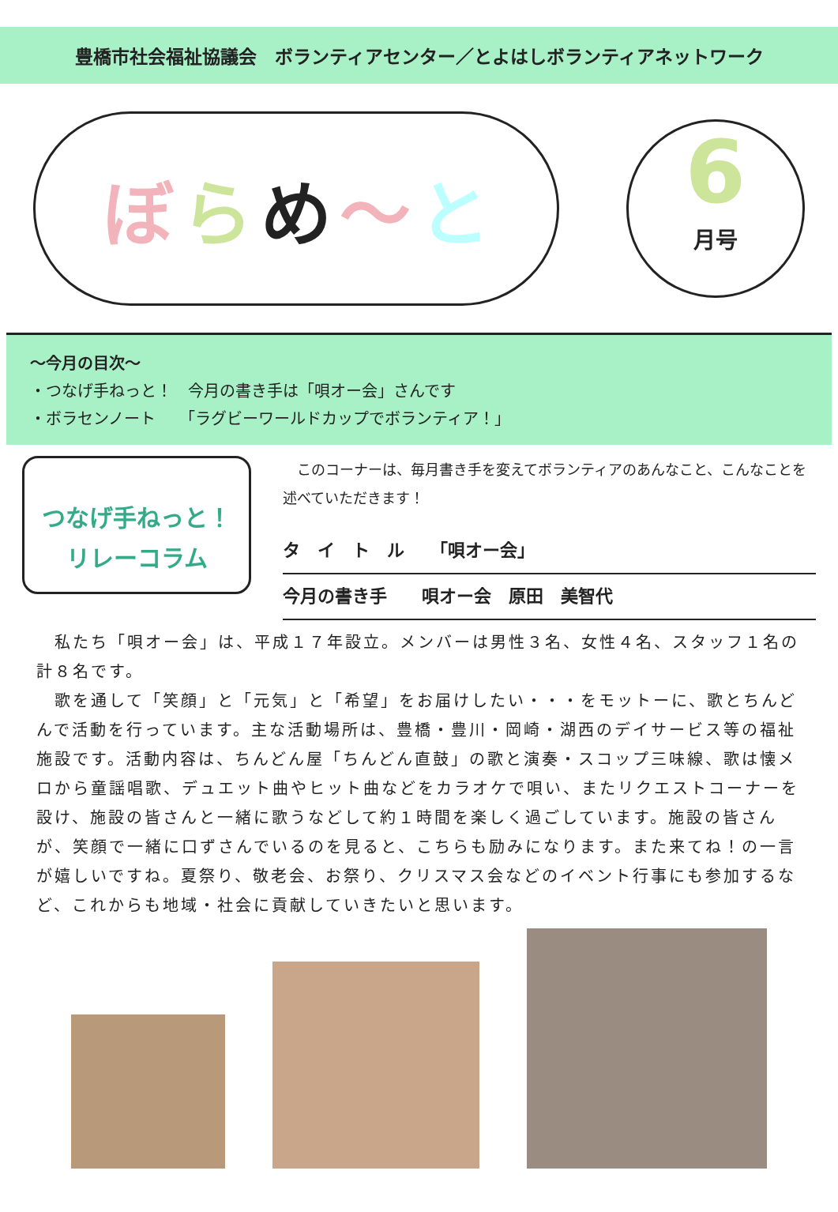豊橋市社会福祉協議会　ボランティアセンター／とよはしボランティアネットワーク
ぼらめ 〜 と
6
月号
〜今月の目次〜
・つなげ手ねっと！　今月の書き手は「唄オー会」さんです
・ボラセンノート　　「ラグビーワールドカップでボランティア！」
つなげ手ねっと！
リレーコラム
　このコーナーは、毎月書き手を変えてボランティアのあんなこと、こんなことを述べていただきます！
タ　イ　ト　ル　　「唄オー会」
今月の書き手　　唄オー会　原田　美智代
　私たち「唄オー会」は、平成１７年設立。メンバーは男性３名、女性４名、スタッフ１名の計８名です。
　歌を通して「笑顔」と「元気」と「希望」をお届けしたい・・・をモットーに、歌とちんどんで活動を行っています。主な活動場所は、豊橋・豊川・岡崎・湖西のデイサービス等の福祉施設です。活動内容は、ちんどん屋「ちんどん直鼓」の歌と演奏・スコップ三味線、歌は懐メロから童謡唱歌、デュエット曲やヒット曲などをカラオケで唄い、またリクエストコーナーを設け、施設の皆さんと一緒に歌うなどして約１時間を楽しく過ごしています。施設の皆さんが、笑顔で一緒に口ずさんでいるのを見ると、こちらも励みになります。また来てね！の一言が嬉しいですね。夏祭り、敬老会、お祭り、クリスマス会などのイベント行事にも参加するなど、これからも地域・社会に貢献していきたいと思います。